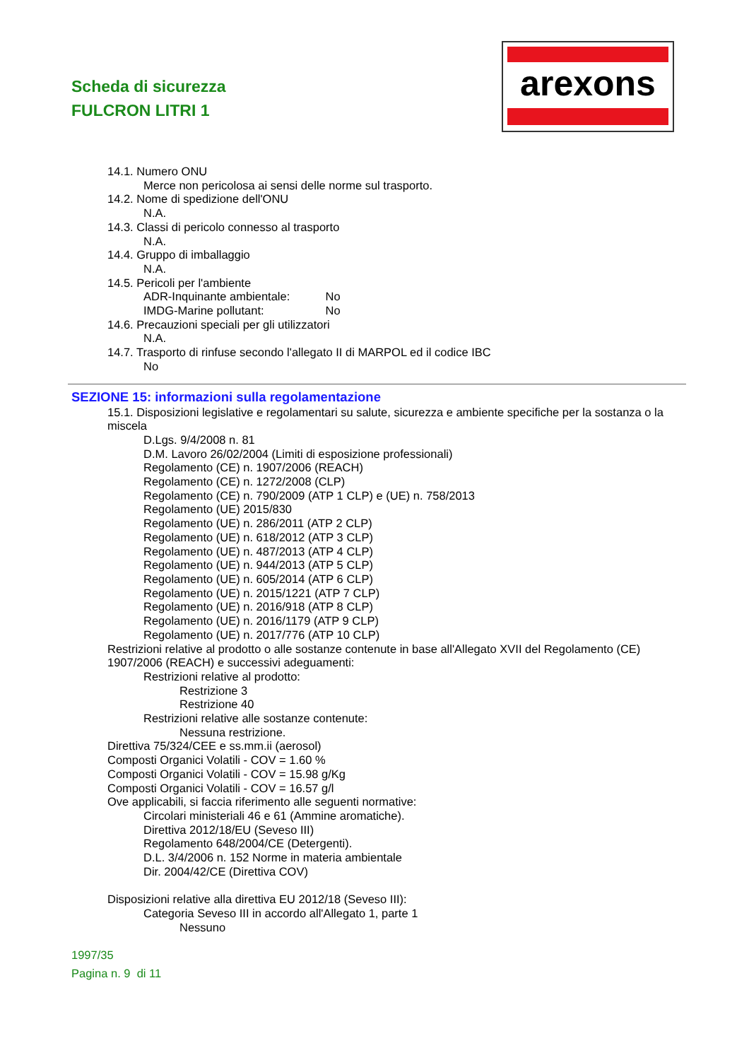Scheda di sicurezza
FULCRON LITRI 1
arexons
14.1. Numero ONU
Merce non pericolosa ai sensi delle norme sul trasporto.
14.2. Nome di spedizione dell'ONU
N.A.
14.3. Classi di pericolo connesso al trasporto
N.A.
14.4. Gruppo di imballaggio
N.A.
14.5. Pericoli per l'ambiente
ADR-Inquinante ambientale: No
IMDG-Marine pollutant: No
14.6. Precauzioni speciali per gli utilizzatori
N.A.
14.7. Trasporto di rinfuse secondo l'allegato II di MARPOL ed il codice IBC
No
SEZIONE 15: informazioni sulla regolamentazione
15.1. Disposizioni legislative e regolamentari su salute, sicurezza e ambiente specifiche per la sostanza o la miscela
D.Lgs. 9/4/2008 n. 81
D.M. Lavoro 26/02/2004 (Limiti di esposizione professionali)
Regolamento (CE) n. 1907/2006 (REACH)
Regolamento (CE) n. 1272/2008 (CLP)
Regolamento (CE) n. 790/2009 (ATP 1 CLP) e (UE) n. 758/2013
Regolamento (UE) 2015/830
Regolamento (UE) n. 286/2011 (ATP 2 CLP)
Regolamento (UE) n. 618/2012 (ATP 3 CLP)
Regolamento (UE) n. 487/2013 (ATP 4 CLP)
Regolamento (UE) n. 944/2013 (ATP 5 CLP)
Regolamento (UE) n. 605/2014 (ATP 6 CLP)
Regolamento (UE) n. 2015/1221 (ATP 7 CLP)
Regolamento (UE) n. 2016/918 (ATP 8 CLP)
Regolamento (UE) n. 2016/1179 (ATP 9 CLP)
Regolamento (UE) n. 2017/776 (ATP 10 CLP)
Restrizioni relative al prodotto o alle sostanze contenute in base all'Allegato XVII del Regolamento (CE) 1907/2006 (REACH) e successivi adeguamenti:
Restrizioni relative al prodotto:
Restrizione 3
Restrizione 40
Restrizioni relative alle sostanze contenute:
Nessuna restrizione.
Direttiva 75/324/CEE e ss.mm.ii (aerosol)
Composti Organici Volatili - COV = 1.60 %
Composti Organici Volatili - COV = 15.98 g/Kg
Composti Organici Volatili - COV = 16.57 g/l
Ove applicabili, si faccia riferimento alle seguenti normative:
Circolari ministeriali 46 e 61 (Ammine aromatiche).
Direttiva 2012/18/EU (Seveso III)
Regolamento 648/2004/CE (Detergenti).
D.L. 3/4/2006 n. 152 Norme in materia ambientale
Dir. 2004/42/CE (Direttiva COV)
Disposizioni relative alla direttiva EU 2012/18 (Seveso III):
Categoria Seveso III in accordo all'Allegato 1, parte 1
Nessuno
1997/35
Pagina n. 9 di 11